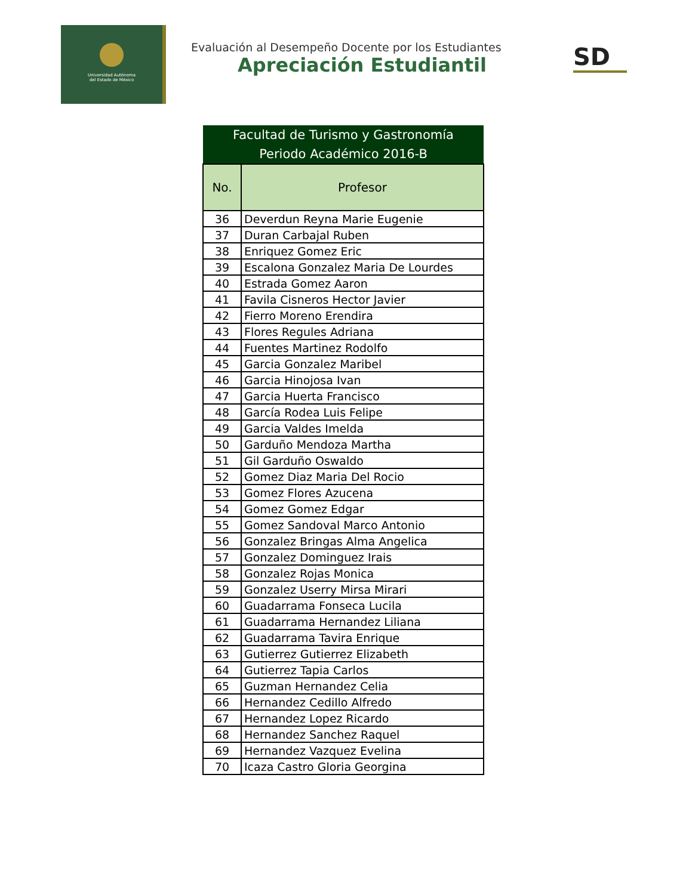Universidad Autónoma
del Estado de México
Evaluación al Desempeño Docente por los Estudiantes
Apreciación Estudiantil
SD
| Facultad de Turismo y Gastronomía | |
| Periodo Académico 2016-B | |
| No. | Profesor |
| 36 | Deverdun Reyna Marie Eugenie |
| 37 | Duran Carbajal Ruben |
| 38 | Enriquez Gomez Eric |
| 39 | Escalona Gonzalez Maria De Lourdes |
| 40 | Estrada Gomez Aaron |
| 41 | Favila Cisneros Hector Javier |
| 42 | Fierro Moreno Erendira |
| 43 | Flores Regules Adriana |
| 44 | Fuentes Martinez Rodolfo |
| 45 | Garcia Gonzalez Maribel |
| 46 | Garcia Hinojosa Ivan |
| 47 | Garcia Huerta Francisco |
| 48 | García Rodea Luis Felipe |
| 49 | Garcia Valdes Imelda |
| 50 | Garduño Mendoza Martha |
| 51 | Gil Garduño Oswaldo |
| 52 | Gomez Diaz Maria Del Rocio |
| 53 | Gomez Flores Azucena |
| 54 | Gomez Gomez Edgar |
| 55 | Gomez Sandoval Marco Antonio |
| 56 | Gonzalez Bringas Alma Angelica |
| 57 | Gonzalez Dominguez Irais |
| 58 | Gonzalez Rojas Monica |
| 59 | Gonzalez Userry Mirsa Mirari |
| 60 | Guadarrama Fonseca Lucila |
| 61 | Guadarrama Hernandez Liliana |
| 62 | Guadarrama Tavira Enrique |
| 63 | Gutierrez Gutierrez Elizabeth |
| 64 | Gutierrez Tapia Carlos |
| 65 | Guzman Hernandez Celia |
| 66 | Hernandez Cedillo Alfredo |
| 67 | Hernandez Lopez Ricardo |
| 68 | Hernandez Sanchez Raquel |
| 69 | Hernandez Vazquez Evelina |
| 70 | Icaza Castro Gloria Georgina |